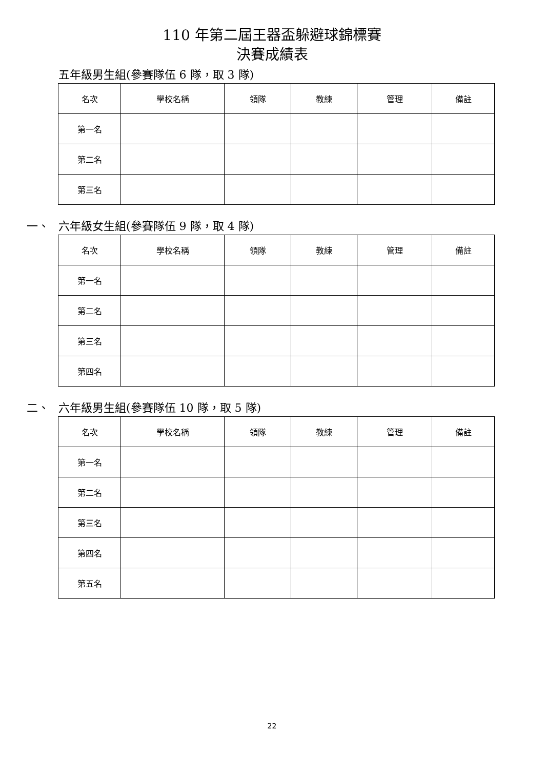110 年第二屆王器盃躲避球錦標賽
決賽成績表
五年級男生組(參賽隊伍 6 隊，取 3 隊)
| 名次 | 學校名稱 | 領隊 | 教練 | 管理 | 備註 |
| 第一名 | | | | | |
| 第二名 | | | | | |
| 第三名 | | | | | |
一、 六年級女生組(參賽隊伍 9 隊，取 4 隊)
| 名次 | 學校名稱 | 領隊 | 教練 | 管理 | 備註 |
| 第一名 | | | | | |
| 第二名 | | | | | |
| 第三名 | | | | | |
| 第四名 | | | | | |
二、 六年級男生組(參賽隊伍 10 隊，取 5 隊)
| 名次 | 學校名稱 | 領隊 | 教練 | 管理 | 備註 |
| 第一名 | | | | | |
| 第二名 | | | | | |
| 第三名 | | | | | |
| 第四名 | | | | | |
| 第五名 | | | | | |
22